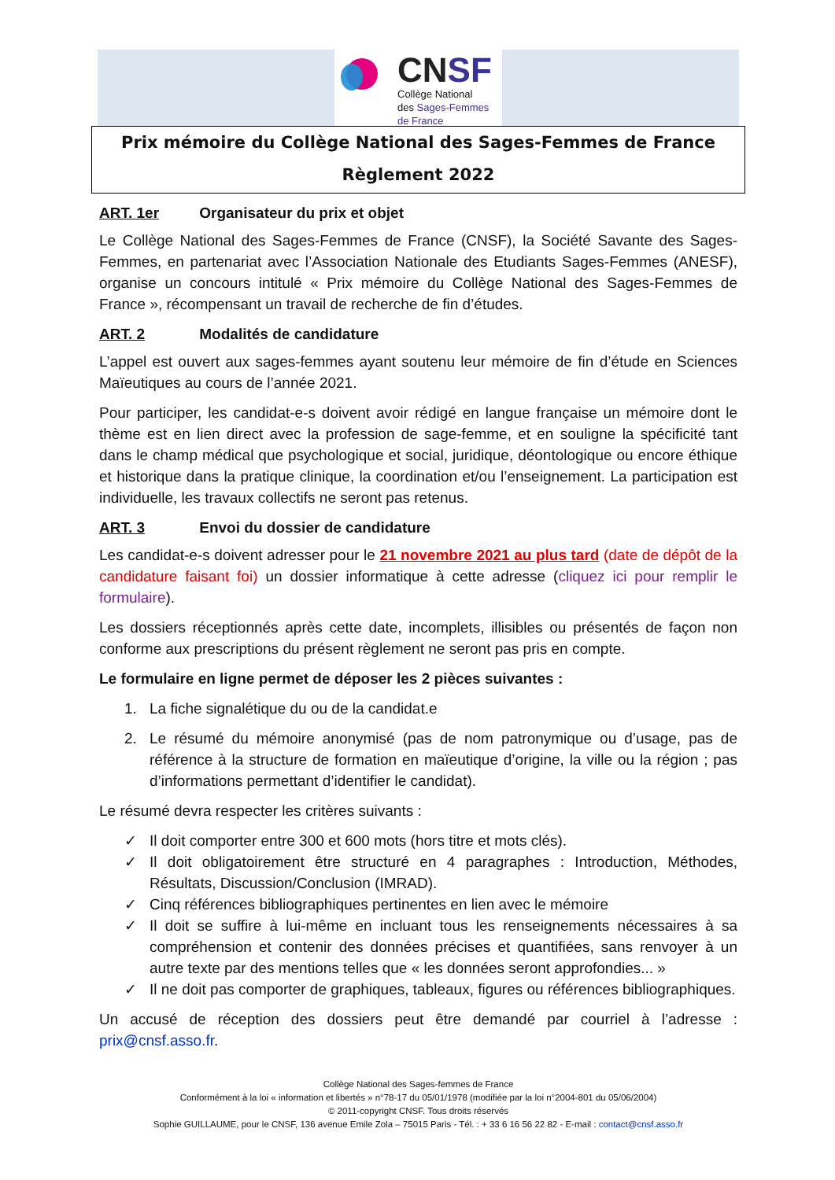CNSF
Collège National
des Sages-Femmes
de France
Prix mémoire du Collège National des Sages-Femmes de France
Règlement 2022
ART. 1er Organisateur du prix et objet
Le Collège National des Sages-Femmes de France (CNSF), la Société Savante des Sages-Femmes, en partenariat avec l’Association Nationale des Etudiants Sages-Femmes (ANESF), organise un concours intitulé « Prix mémoire du Collège National des Sages-Femmes de France », récompensant un travail de recherche de fin d’études.
ART. 2 Modalités de candidature
L’appel est ouvert aux sages-femmes ayant soutenu leur mémoire de fin d’étude en Sciences Maïeutiques au cours de l’année 2021.
Pour participer, les candidat-e-s doivent avoir rédigé en langue française un mémoire dont le thème est en lien direct avec la profession de sage-femme, et en souligne la spécificité tant dans le champ médical que psychologique et social, juridique, déontologique ou encore éthique et historique dans la pratique clinique, la coordination et/ou l’enseignement. La participation est individuelle, les travaux collectifs ne seront pas retenus.
ART. 3 Envoi du dossier de candidature
Les candidat-e-s doivent adresser pour le 21 novembre 2021 au plus tard (date de dépôt de la candidature faisant foi) un dossier informatique à cette adresse (cliquez ici pour remplir le formulaire).
Les dossiers réceptionnés après cette date, incomplets, illisibles ou présentés de façon non conforme aux prescriptions du présent règlement ne seront pas pris en compte.
Le formulaire en ligne permet de déposer les 2 pièces suivantes :
1. La fiche signalétique du ou de la candidat.e
2. Le résumé du mémoire anonymisé (pas de nom patronymique ou d’usage, pas de référence à la structure de formation en maïeutique d’origine, la ville ou la région ; pas d’informations permettant d’identifier le candidat).
Le résumé devra respecter les critères suivants :
✓ Il doit comporter entre 300 et 600 mots (hors titre et mots clés).
✓ Il doit obligatoirement être structuré en 4 paragraphes : Introduction, Méthodes, Résultats, Discussion/Conclusion (IMRAD).
✓ Cinq références bibliographiques pertinentes en lien avec le mémoire
✓ Il doit se suffire à lui-même en incluant tous les renseignements nécessaires à sa compréhension et contenir des données précises et quantifiées, sans renvoyer à un autre texte par des mentions telles que « les données seront approfondies... »
✓ Il ne doit pas comporter de graphiques, tableaux, figures ou références bibliographiques.
Un accusé de réception des dossiers peut être demandé par courriel à l’adresse : prix@cnsf.asso.fr.
Collège National des Sages-femmes de France
Conformément à la loi « information et libertés » n°78-17 du 05/01/1978 (modifiée par la loi n°2004-801 du 05/06/2004)
© 2011-copyright CNSF. Tous droits réservés
Sophie GUILLAUME, pour le CNSF, 136 avenue Emile Zola – 75015 Paris - Tél. : + 33 6 16 56 22 82 - E-mail : contact@cnsf.asso.fr